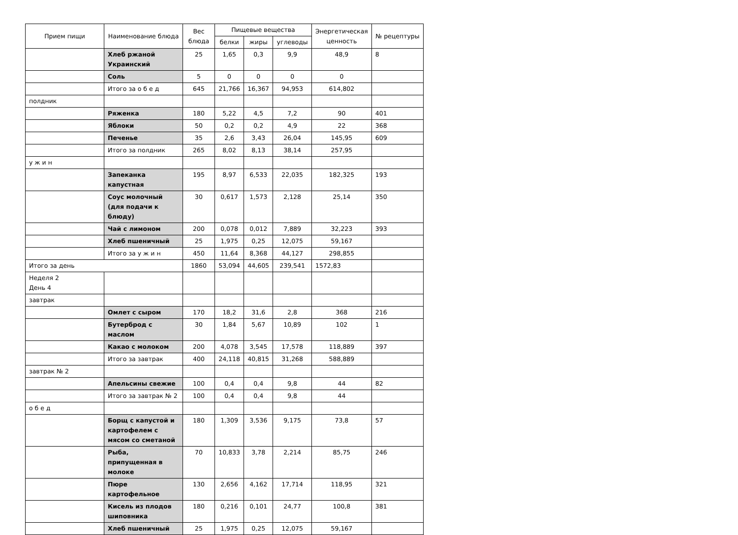| Прием пищи | Наименование блюда | Вес блюда | Пищевые вещества | | | Энергетическая ценность | № рецептуры |
| --- | --- | --- | --- | --- | --- | --- | --- |
| | | | белки | жиры | углеводы | | |
| | Хлеб ржаной Украинский | 25 | 1,65 | 0,3 | 9,9 | 48,9 | 8 |
| | Соль | 5 | 0 | 0 | 0 | 0 | |
| | Итого за о б е д | 645 | 21,766 | 16,367 | 94,953 | 614,802 | |
| полдник | | | | | | | |
| | Ряженка | 180 | 5,22 | 4,5 | 7,2 | 90 | 401 |
| | Яблоки | 50 | 0,2 | 0,2 | 4,9 | 22 | 368 |
| | Печенье | 35 | 2,6 | 3,43 | 26,04 | 145,95 | 609 |
| | Итого за полдник | 265 | 8,02 | 8,13 | 38,14 | 257,95 | |
| у ж и н | | | | | | | |
| | Запеканка капустная | 195 | 8,97 | 6,533 | 22,035 | 182,325 | 193 |
| | Соус молочный (для подачи к блюду) | 30 | 0,617 | 1,573 | 2,128 | 25,14 | 350 |
| | Чай с лимоном | 200 | 0,078 | 0,012 | 7,889 | 32,223 | 393 |
| | Хлеб пшеничный | 25 | 1,975 | 0,25 | 12,075 | 59,167 | |
| | Итого за у ж и н | 450 | 11,64 | 8,368 | 44,127 | 298,855 | |
| Итого за день | | 1860 | 53,094 | 44,605 | 239,541 | 1572,83 | |
| Неделя 2 День 4 | | | | | | | |
| завтрак | | | | | | | |
| | Омлет с сыром | 170 | 18,2 | 31,6 | 2,8 | 368 | 216 |
| | Бутерброд с маслом | 30 | 1,84 | 5,67 | 10,89 | 102 | 1 |
| | Какао с молоком | 200 | 4,078 | 3,545 | 17,578 | 118,889 | 397 |
| | Итого за завтрак | 400 | 24,118 | 40,815 | 31,268 | 588,889 | |
| завтрак № 2 | | | | | | | |
| | Апельсины свежие | 100 | 0,4 | 0,4 | 9,8 | 44 | 82 |
| | Итого за завтрак № 2 | 100 | 0,4 | 0,4 | 9,8 | 44 | |
| о б е д | | | | | | | |
| | Борщ с капустой и картофелем с мясом со сметаной | 180 | 1,309 | 3,536 | 9,175 | 73,8 | 57 |
| | Рыба, припущенная в молоке | 70 | 10,833 | 3,78 | 2,214 | 85,75 | 246 |
| | Пюре картофельное | 130 | 2,656 | 4,162 | 17,714 | 118,95 | 321 |
| | Кисель из плодов шиповника | 180 | 0,216 | 0,101 | 24,77 | 100,8 | 381 |
| | Хлеб пшеничный | 25 | 1,975 | 0,25 | 12,075 | 59,167 | |